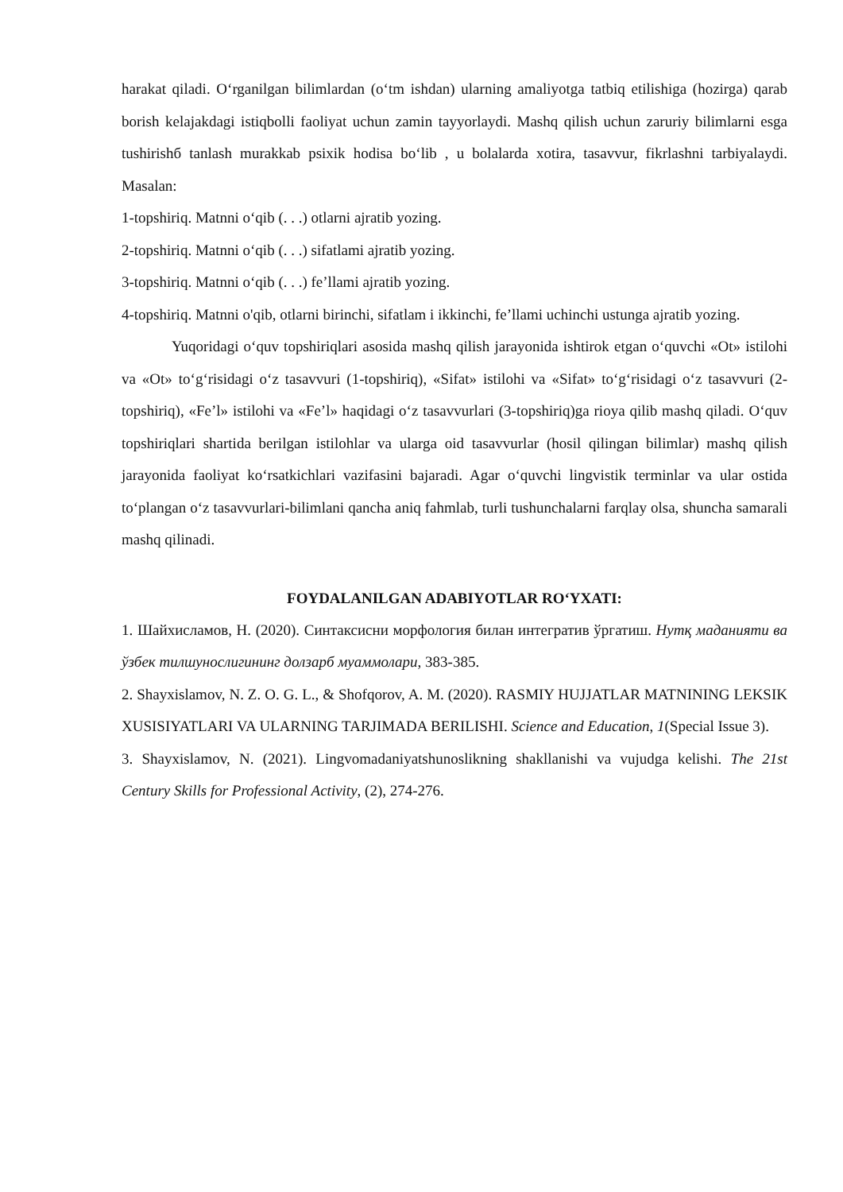harakat qiladi. O‘rganilgan bilimlardan (o‘tm ishdan) ularning amaliyotga tatbiq etilishiga (hozirga) qarab borish kelajakdagi istiqbolli faoliyat uchun zamin tayyorlaydi. Mashq qilish uchun zaruriy bilimlarni esga tushirishб tanlash murakkab psixik hodisa bo‘lib , u bolalarda xotira, tasavvur, fikrlashni tarbiyalaydi. Masalan:
1-topshiriq. Matnni o‘qib (. . .) otlarni ajratib yozing.
2-topshiriq. Matnni o‘qib (. . .) sifatlami ajratib yozing.
3-topshiriq. Matnni o‘qib (. . .) fe’llami ajratib yozing.
4-topshiriq. Matnni o'qib, otlarni birinchi, sifatlam i ikkinchi, fe’llami uchinchi ustunga ajratib yozing.
Yuqoridagi o‘quv topshiriqlari asosida mashq qilish jarayonida ishtirok etgan o‘quvchi «Ot» istilohi va «Ot» to‘g‘risidagi o‘z tasavvuri (1-topshiriq), «Sifat» istilohi va «Sifat» to‘g‘risidagi o‘z tasavvuri (2-topshiriq), «Fe’l» istilohi va «Fe’l» haqidagi o‘z tasavvurlari (3-topshiriq)ga rioya qilib mashq qiladi. O‘quv topshiriqlari shartida berilgan istilohlar va ularga oid tasavvurlar (hosil qilingan bilimlar) mashq qilish jarayonida faoliyat ko‘rsatkichlari vazifasini bajaradi. Agar o‘quvchi lingvistik terminlar va ular ostida to‘plangan o‘z tasavvurlari-bilimlani qancha aniq fahmlab, turli tushunchalarni farqlay olsa, shuncha samarali mashq qilinadi.
FOYDALANILGAN ADABIYOTLAR RO‘YXATI:
1. Шайхисламов, Н. (2020). Синтаксисни морфология билан интегратив ўргатиш. Нутқ маданияти ва ўзбек тилшунослигининг долзарб муаммолари, 383-385.
2. Shayxislamov, N. Z. O. G. L., & Shofqorov, A. M. (2020). RASMIY HUJJATLAR MATNINING LEKSIK XUSISIYATLARI VA ULARNING TARJIMADA BERILISHI. Science and Education, 1(Special Issue 3).
3. Shayxislamov, N. (2021). Lingvomadaniyatshunoslikning shakllanishi va vujudga kelishi. The 21st Century Skills for Professional Activity, (2), 274-276.